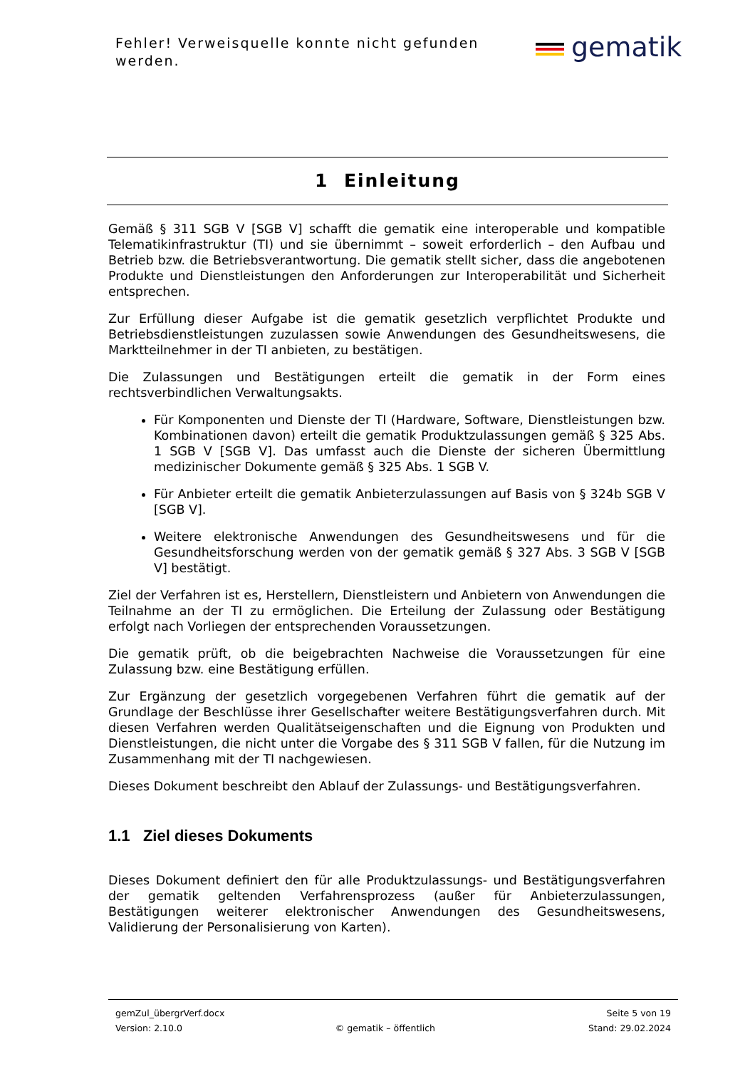Fehler! Verweisquelle konnte nicht gefunden werden.
gematik
1 Einleitung
Gemäß § 311 SGB V [SGB V] schafft die gematik eine interoperable und kompatible Telematikinfrastruktur (TI) und sie übernimmt – soweit erforderlich – den Aufbau und Betrieb bzw. die Betriebsverantwortung. Die gematik stellt sicher, dass die angebotenen Produkte und Dienstleistungen den Anforderungen zur Interoperabilität und Sicherheit entsprechen.
Zur Erfüllung dieser Aufgabe ist die gematik gesetzlich verpflichtet Produkte und Betriebsdienstleistungen zuzulassen sowie Anwendungen des Gesundheitswesens, die Marktteilnehmer in der TI anbieten, zu bestätigen.
Die Zulassungen und Bestätigungen erteilt die gematik in der Form eines rechtsverbindlichen Verwaltungsakts.
Für Komponenten und Dienste der TI (Hardware, Software, Dienstleistungen bzw. Kombinationen davon) erteilt die gematik Produktzulassungen gemäß § 325 Abs. 1 SGB V [SGB V]. Das umfasst auch die Dienste der sicheren Übermittlung medizinischer Dokumente gemäß § 325 Abs. 1 SGB V.
Für Anbieter erteilt die gematik Anbieterzulassungen auf Basis von § 324b SGB V [SGB V].
Weitere elektronische Anwendungen des Gesundheitswesens und für die Gesundheitsforschung werden von der gematik gemäß § 327 Abs. 3 SGB V [SGB V] bestätigt.
Ziel der Verfahren ist es, Herstellern, Dienstleistern und Anbietern von Anwendungen die Teilnahme an der TI zu ermöglichen. Die Erteilung der Zulassung oder Bestätigung erfolgt nach Vorliegen der entsprechenden Voraussetzungen.
Die gematik prüft, ob die beigebrachten Nachweise die Voraussetzungen für eine Zulassung bzw. eine Bestätigung erfüllen.
Zur Ergänzung der gesetzlich vorgegebenen Verfahren führt die gematik auf der Grundlage der Beschlüsse ihrer Gesellschafter weitere Bestätigungsverfahren durch. Mit diesen Verfahren werden Qualitätseigenschaften und die Eignung von Produkten und Dienstleistungen, die nicht unter die Vorgabe des § 311 SGB V fallen, für die Nutzung im Zusammenhang mit der TI nachgewiesen.
Dieses Dokument beschreibt den Ablauf der Zulassungs- und Bestätigungsverfahren.
1.1 Ziel dieses Dokuments
Dieses Dokument definiert den für alle Produktzulassungs- und Bestätigungsverfahren der gematik geltenden Verfahrensprozess (außer für Anbieterzulassungen, Bestätigungen weiterer elektronischer Anwendungen des Gesundheitswesens, Validierung der Personalisierung von Karten).
gemZul_übergrVerf.docx Seite 5 von 19
Version: 2.10.0 © gematik – öffentlich Stand: 29.02.2024